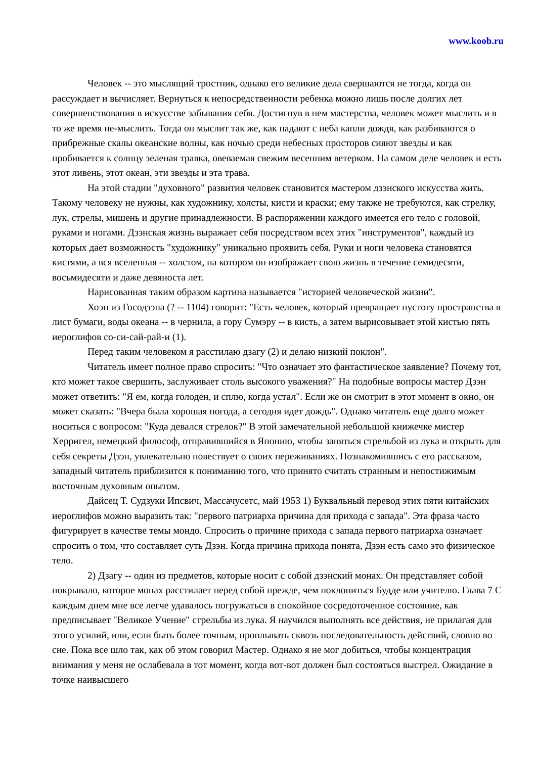www.koob.ru
Человек -- это мыслящий тростник, однако его великие дела свершаются не тогда, когда он рассуждает и вычисляет. Вернуться к непосредственности ребенка можно лишь после долгих лет совершенствования в искусстве забывания себя. Достигнув в нем мастерства, человек может мыслить и в то же время не-мыслить. Тогда он мыслит так же, как падают с неба капли дождя, как разбиваются о прибрежные скалы океанские волны, как ночью среди небесных просторов сияют звезды и как пробивается к солнцу зеленая травка, овеваемая свежим весенним ветерком. На самом деле человек и есть этот ливень, этот океан, эти звеэды и эта трава.
На этой стадии "духовного" развития человек становится мастером дзэнского искусства жить. Такому человеку не нужны, как художнику, холсты, кисти и краски; ему также не требуются, как стрелку, лук, стрелы, мишень и другие принадлежности. В распоряжении каждого имеется его тело с головой, руками и ногами. Дзэнская жизнь выражает себя посредством всех этих "инструментов", каждый из которых дает возможность "художнику" уникально проявить себя. Руки и ноги человека становятся кистями, а вся вселенная -- холстом, на котором он изображает свою жизнь в течение семидесяти, восьмидесяти и даже девяноста лет.
Нарисованная таким образом картина называется "историей человеческой жизни".
Хоэн из Госодзэна (? -- 1104) говорит: "Есть человек, который превращает пустоту пространства в лист бумаги, воды океана -- в чернила, а гору Сумэру -- в кисть, а затем вырисовывает этой кистью пять иероглифов со-си-сай-рай-и (1).
Перед таким человеком я расстилаю дзагу (2) и делаю низкий поклон".
Читатель имеет полное право спросить: "Что означает это фантастическое заявление? Почему тот, кто может такое свершить, заслуживает столь высокого уважения?" На подобные вопросы мастер Дзэн может ответить: "Я ем, когда голоден, и сплю, когда устал". Если же он смотрит в этот момент в окно, он может сказать: "Вчера была хорошая погода, а сегодня идет дождь". Однако читатель еще долго может носиться с вопросом: "Куда девался стрелок?" В этой замечательной небольшой книжечке мистер Херригел, немецкий философ, отправившийся в Японию, чтобы заняться стрельбой из лука и открыть для себя секреты Дзэн, увлекательно повествует о своих переживаниях. Познакомившись с его рассказом, западный читатель приблизится к пониманию того, что принято считать странным и непостижимым восточным духовным опытом.
Дайсец Т. Судзуки Ипсвич, Массачусетс, май 1953 1) Буквальный перевод этих пяти китайских иероглифов можно выразить так: "первого патриарха причина для прихода с запада". Эта фраза часто фигурирует в качестве темы мондо. Спросить о причине прихода с запада первого патриарха означает спросить о том, что составляет суть Дзэн. Когда причина прихода понята, Дзэн есть само это физическое тело.
2) Дзагу -- один из предметов, которые носит с собой дзэнский монах. Он представляет собой покрывало, которое монах расстилает перед собой прежде, чем поклониться Будде или учителю. Глава 7 С каждым днем мне все легче удавалось погружаться в спокойное сосредоточенное состояние, как предписывает "Великое Учение" стрельбы из лука. Я научился выполнять все действия, не прилагая для этого усилий, или, если быть более точным, проплывать сквозь последовательность действий, словно во сне. Пока все шло так, как об этом говорил Мастер. Однако я не мог добиться, чтобы концентрация внимания у меня не ослабевала в тот момент, когда вот-вот должен был состояться выстрел. Ожидание в точке наивысшего